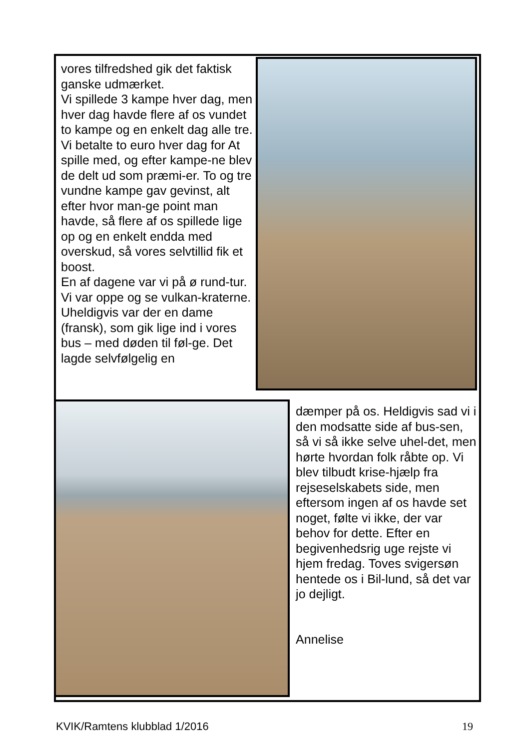vores tilfredshed gik det faktisk ganske udmærket.
Vi spillede 3 kampe hver dag, men hver dag havde flere af os vundet to kampe og en enkelt dag alle tre.
Vi betalte to euro hver dag for At spille med, og efter kampe-ne blev de delt ud som præmi-er. To og tre vundne kampe gav gevinst, alt efter hvor man-ge point man havde, så flere af os spillede lige op og en enkelt endda med overskud, så vores selvtillid fik et boost.
En af dagene var vi på ø rund-tur. Vi var oppe og se vulkan-kraterne. Uheldigvis var der en dame (fransk), som gik lige ind i vores bus – med døden til føl-ge. Det lagde selvfølgelig en
dæmper på os. Heldigvis sad vi i den modsatte side af bus-sen, så vi så ikke selve uhel-det, men hørte hvordan folk råbte op. Vi blev tilbudt krise-hjælp fra rejseselskabets side, men eftersom ingen af os havde set noget, følte vi ikke, der var behov for dette. Efter en begivenhedsrig uge rejste vi hjem fredag. Toves svigersøn hentede os i Bil-lund, så det var jo dejligt.
Annelise
KVIK/Ramtens klubblad 1/2016 19